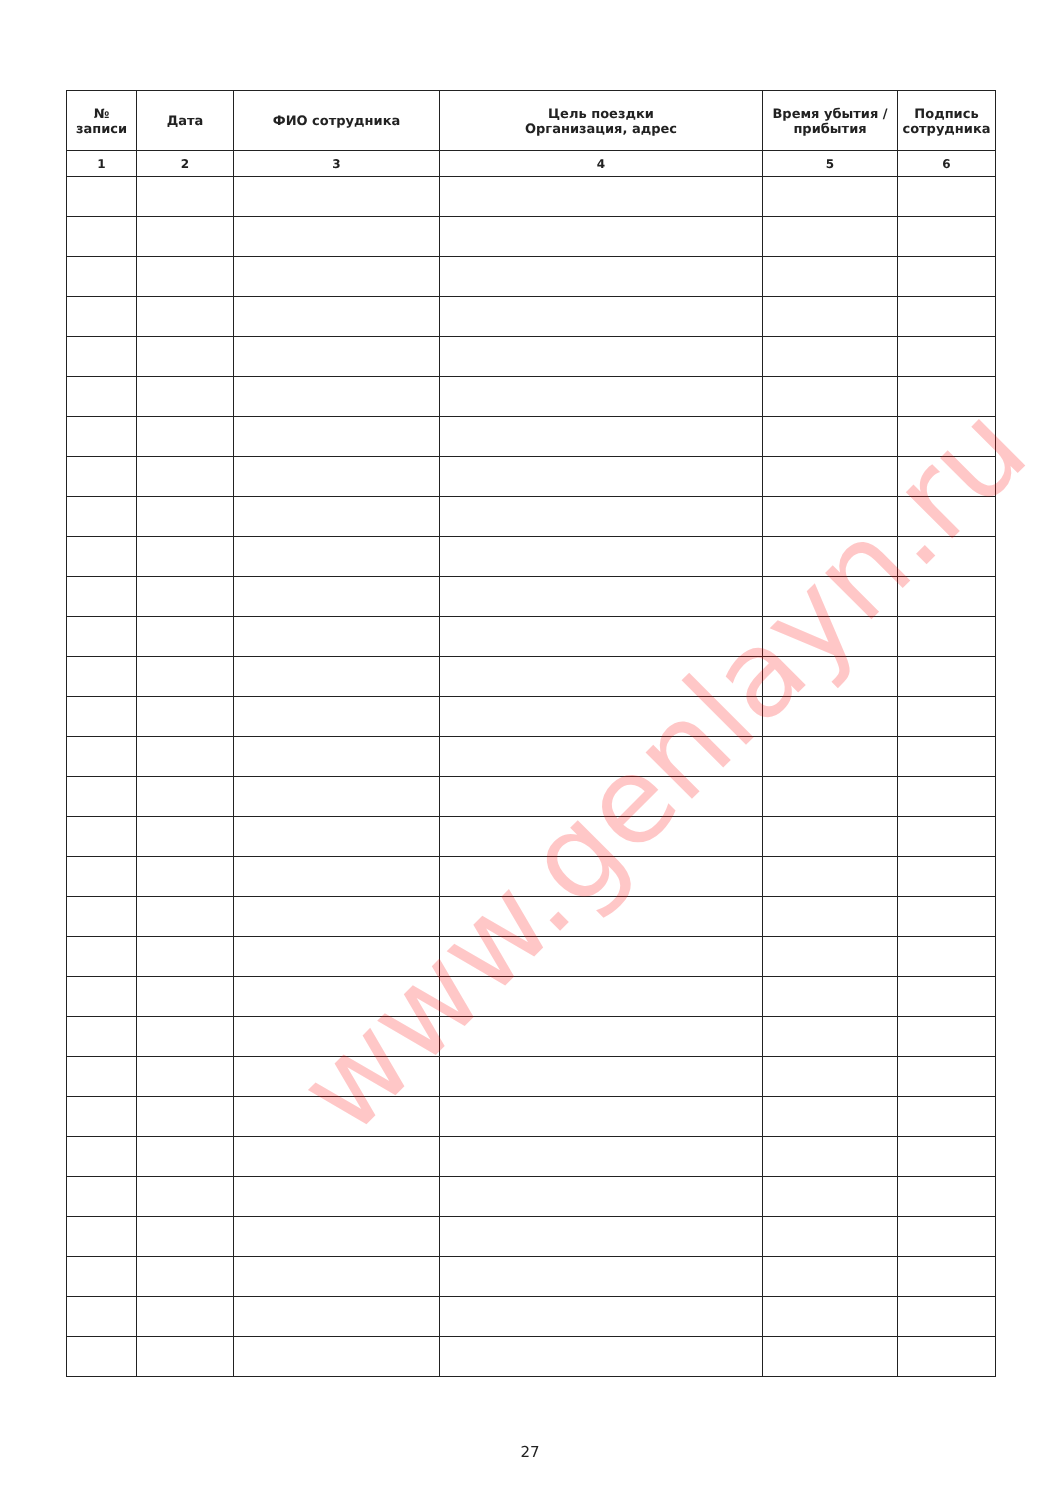| № записи | Дата | ФИО сотрудника | Цель поездки Организация, адрес | Время убытия / прибытия | Подпись сотрудника |
| --- | --- | --- | --- | --- | --- |
| 1 | 2 | 3 | 4 | 5 | 6 |
www.genlayn.ru
27